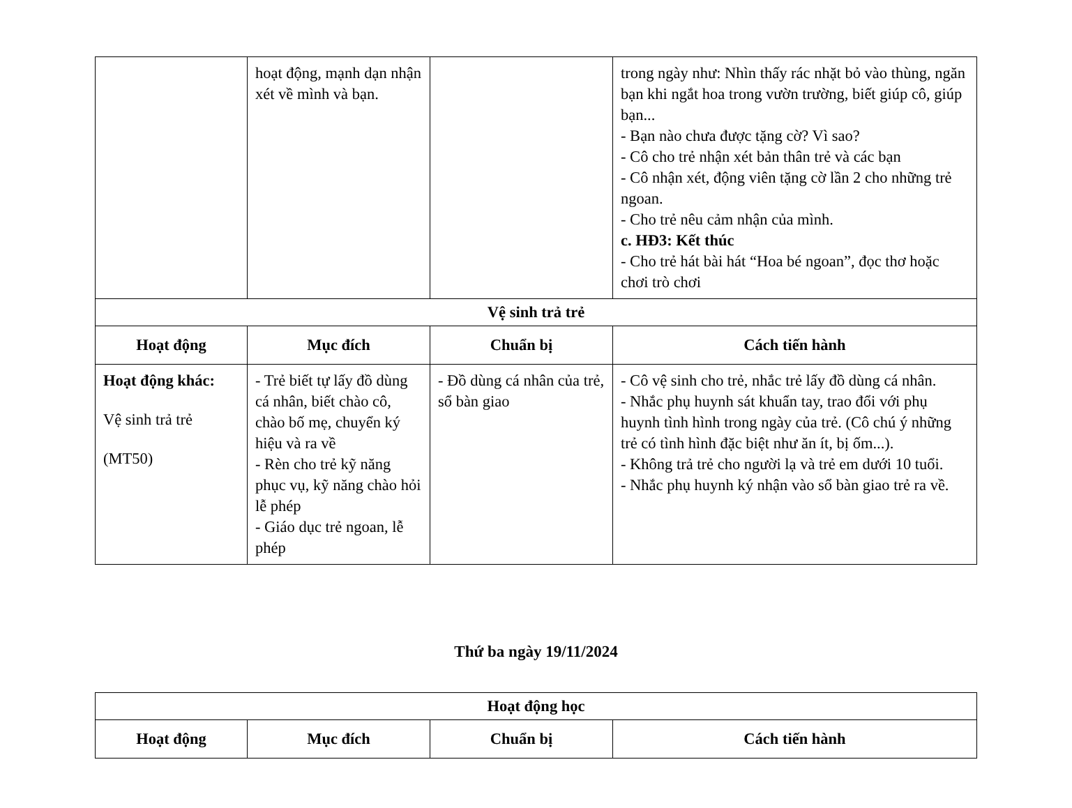| | hoạt động, mạnh dạn nhận xét về mình và bạn. | | trong ngày như: Nhìn thấy rác nhặt bỏ vào thùng, ngăn bạn khi ngắt hoa trong vườn trường, biết giúp cô, giúp bạn... - Bạn nào chưa được tặng cờ? Vì sao? - Cô cho trẻ nhận xét bản thân trẻ và các bạn - Cô nhận xét, động viên tặng cờ lần 2 cho những trẻ ngoan. - Cho trẻ nêu cảm nhận của mình. c. HĐ3: Kết thúc - Cho trẻ hát bài hát “Hoa bé ngoan”, đọc thơ hoặc chơi trò chơi |
| Vệ sinh trả trẻ | | | |
| Hoạt động | Mục đích | Chuẩn bị | Cách tiến hành |
| Hoạt động khác: Vệ sinh trả trẻ (MT50) | - Trẻ biết tự lấy đồ dùng cá nhân, biết chào cô, chào bố mẹ, chuyển ký hiệu và ra về - Rèn cho trẻ kỹ năng phục vụ, kỹ năng chào hỏi lễ phép - Giáo dục trẻ ngoan, lễ phép | - Đồ dùng cá nhân của trẻ, sổ bàn giao | - Cô vệ sinh cho trẻ, nhắc trẻ lấy đồ dùng cá nhân. - Nhắc phụ huynh sát khuẩn tay, trao đổi với phụ huynh tình hình trong ngày của trẻ. (Cô chú ý những trẻ có tình hình đặc biệt như ăn ít, bị ốm...). - Không trả trẻ cho người lạ và trẻ em dưới 10 tuổi. - Nhắc phụ huynh ký nhận vào sổ bàn giao trẻ ra về. |
Thứ ba ngày 19/11/2024
| Hoạt động học | | | |
| --- | --- | --- | --- |
| Hoạt động | Mục đích | Chuẩn bị | Cách tiến hành |